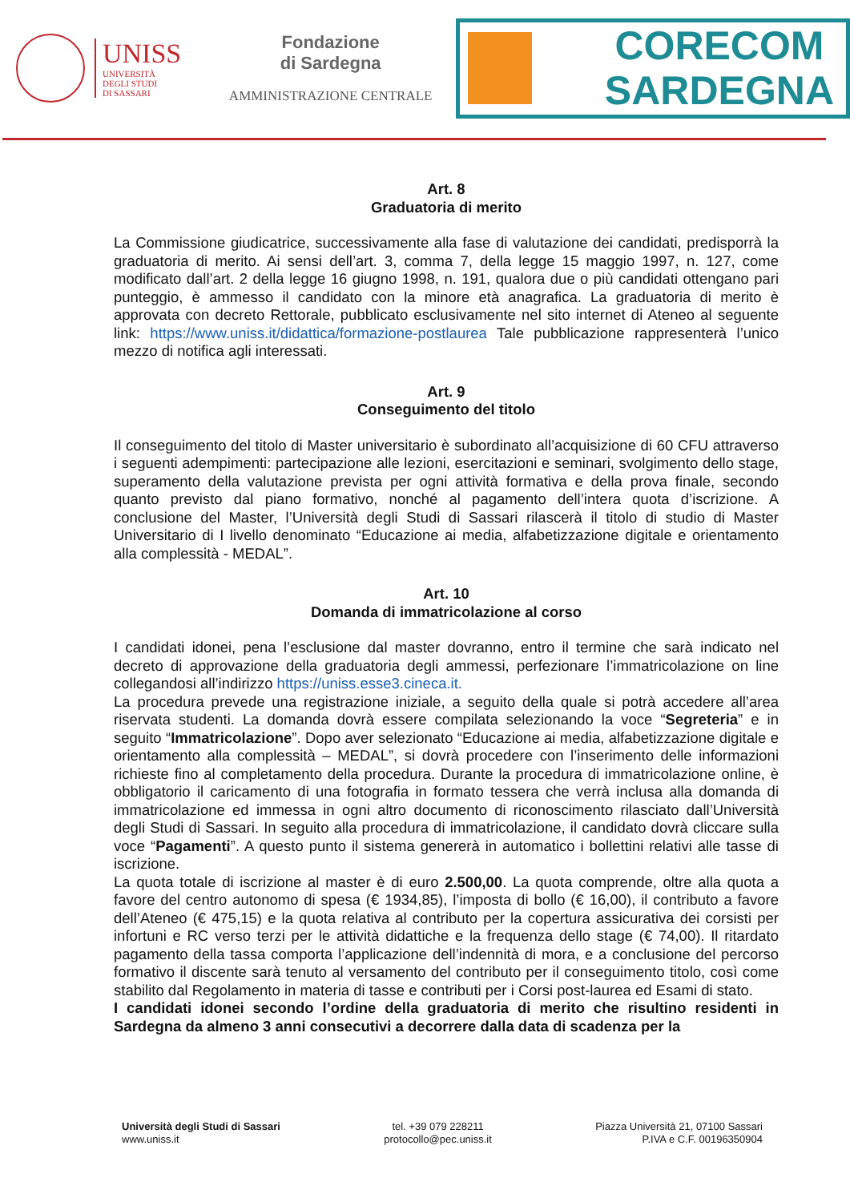UNISS
UNIVERSITÀ
DEGLI STUDI
DI SASSARI
Fondazione
di Sardegna
AMMINISTRAZIONE CENTRALE
CORECOM
SARDEGNA
Art. 8
Graduatoria di merito
La Commissione giudicatrice, successivamente alla fase di valutazione dei candidati, predisporrà la graduatoria di merito. Ai sensi dell’art. 3, comma 7, della legge 15 maggio 1997, n. 127, come modificato dall’art. 2 della legge 16 giugno 1998, n. 191, qualora due o più candidati ottengano pari punteggio, è ammesso il candidato con la minore età anagrafica. La graduatoria di merito è approvata con decreto Rettorale, pubblicato esclusivamente nel sito internet di Ateneo al seguente link: https://www.uniss.it/didattica/formazione-postlaurea Tale pubblicazione rappresenterà l’unico mezzo di notifica agli interessati.
Art. 9
Conseguimento del titolo
Il conseguimento del titolo di Master universitario è subordinato all’acquisizione di 60 CFU attraverso i seguenti adempimenti: partecipazione alle lezioni, esercitazioni e seminari, svolgimento dello stage, superamento della valutazione prevista per ogni attività formativa e della prova finale, secondo quanto previsto dal piano formativo, nonché al pagamento dell’intera quota d’iscrizione. A conclusione del Master, l’Università degli Studi di Sassari rilascerà il titolo di studio di Master Universitario di I livello denominato “Educazione ai media, alfabetizzazione digitale e orientamento alla complessità - MEDAL”.
Art. 10
Domanda di immatricolazione al corso
I candidati idonei, pena l’esclusione dal master dovranno, entro il termine che sarà indicato nel decreto di approvazione della graduatoria degli ammessi, perfezionare l’immatricolazione on line collegandosi all’indirizzo https://uniss.esse3.cineca.it.
La procedura prevede una registrazione iniziale, a seguito della quale si potrà accedere all’area riservata studenti. La domanda dovrà essere compilata selezionando la voce “Segreteria” e in seguito “Immatricolazione”. Dopo aver selezionato “Educazione ai media, alfabetizzazione digitale e orientamento alla complessità – MEDAL”, si dovrà procedere con l’inserimento delle informazioni richieste fino al completamento della procedura. Durante la procedura di immatricolazione online, è obbligatorio il caricamento di una fotografia in formato tessera che verrà inclusa alla domanda di immatricolazione ed immessa in ogni altro documento di riconoscimento rilasciato dall’Università degli Studi di Sassari. In seguito alla procedura di immatricolazione, il candidato dovrà cliccare sulla voce “Pagamenti”. A questo punto il sistema genererà in automatico i bollettini relativi alle tasse di iscrizione.
La quota totale di iscrizione al master è di euro 2.500,00. La quota comprende, oltre alla quota a favore del centro autonomo di spesa (€ 1934,85), l’imposta di bollo (€ 16,00), il contributo a favore dell’Ateneo (€ 475,15) e la quota relativa al contributo per la copertura assicurativa dei corsisti per infortuni e RC verso terzi per le attività didattiche e la frequenza dello stage (€ 74,00). Il ritardato pagamento della tassa comporta l’applicazione dell’indennità di mora, e a conclusione del percorso formativo il discente sarà tenuto al versamento del contributo per il conseguimento titolo, così come stabilito dal Regolamento in materia di tasse e contributi per i Corsi post-laurea ed Esami di stato.
I candidati idonei secondo l’ordine della graduatoria di merito che risultino residenti in Sardegna da almeno 3 anni consecutivi a decorrere dalla data di scadenza per la
Università degli Studi di Sassari
www.uniss.it
tel. +39 079 228211
protocollo@pec.uniss.it
Piazza Università 21, 07100 Sassari
P.IVA e C.F. 00196350904